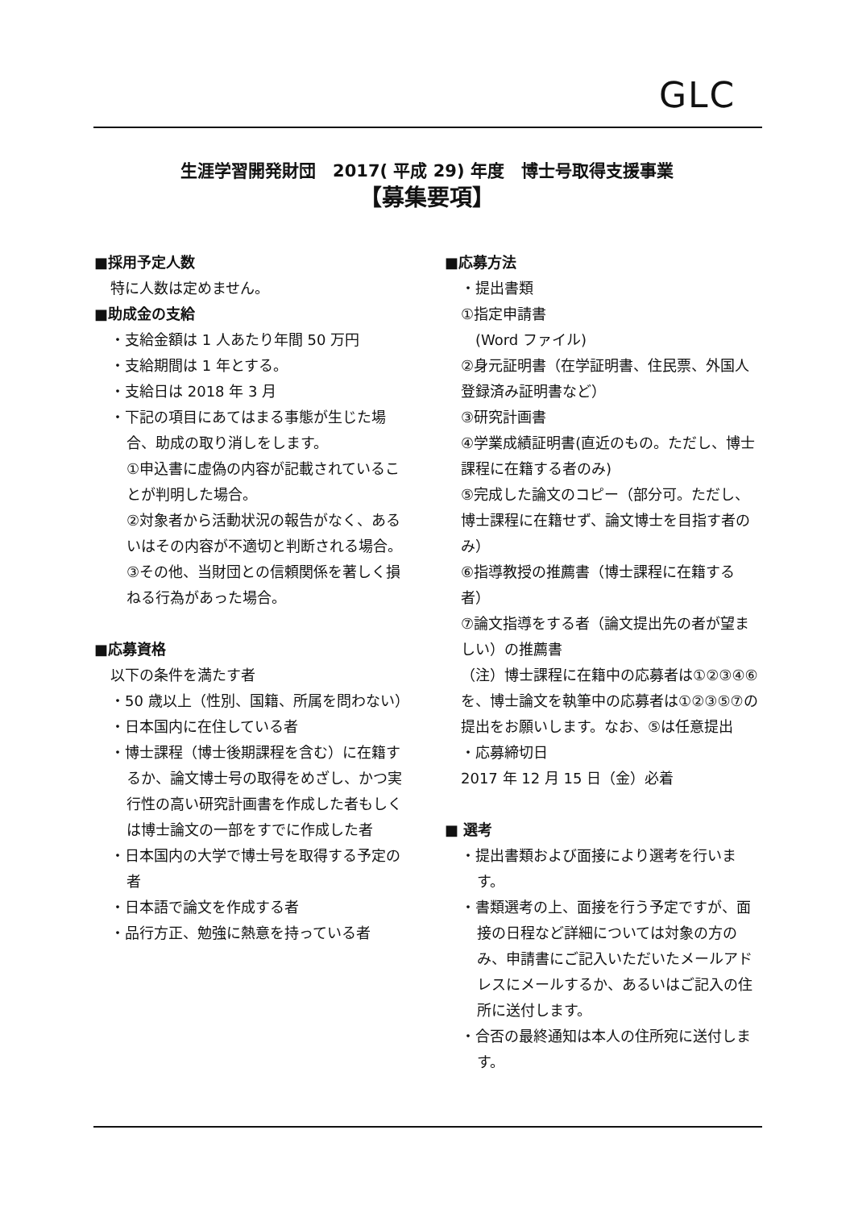GLC
生涯学習開発財団　2017( 平成 29) 年度　博士号取得支援事業
【募集要項】
■採用予定人数
特に人数は定めません。
■助成金の支給
・支給金額は 1 人あたり年間 50 万円
・支給期間は 1 年とする。
・支給日は 2018 年 3 月
・下記の項目にあてはまる事態が生じた場合、助成の取り消しをします。
①申込書に虚偽の内容が記載されていることが判明した場合。
②対象者から活動状況の報告がなく、あるいはその内容が不適切と判断される場合。
③その他、当財団との信頼関係を著しく損ねる行為があった場合。
■応募資格
以下の条件を満たす者
・50 歳以上（性別、国籍、所属を問わない）
・日本国内に在住している者
・博士課程（博士後期課程を含む）に在籍するか、論文博士号の取得をめざし、かつ実行性の高い研究計画書を作成した者もしくは博士論文の一部をすでに作成した者
・日本国内の大学で博士号を取得する予定の者
・日本語で論文を作成する者
・品行方正、勉強に熱意を持っている者
■応募方法
・提出書類
①指定申請書
　(Word ファイル)
②身元証明書（在学証明書、住民票、外国人登録済み証明書など）
③研究計画書
④学業成績証明書(直近のもの。ただし、博士課程に在籍する者のみ)
⑤完成した論文のコピー（部分可。ただし、博士課程に在籍せず、論文博士を目指す者のみ）
⑥指導教授の推薦書（博士課程に在籍する者）
⑦論文指導をする者（論文提出先の者が望ましい）の推薦書
（注）博士課程に在籍中の応募者は①②③④⑥を、博士論文を執筆中の応募者は①②③⑤⑦の提出をお願いします。なお、⑤は任意提出
・応募締切日
2017 年 12 月 15 日（金）必着
■ 選考
・提出書類および面接により選考を行います。
・書類選考の上、面接を行う予定ですが、面接の日程など詳細については対象の方のみ、申請書にご記入いただいたメールアドレスにメールするか、あるいはご記入の住所に送付します。
・合否の最終通知は本人の住所宛に送付します。